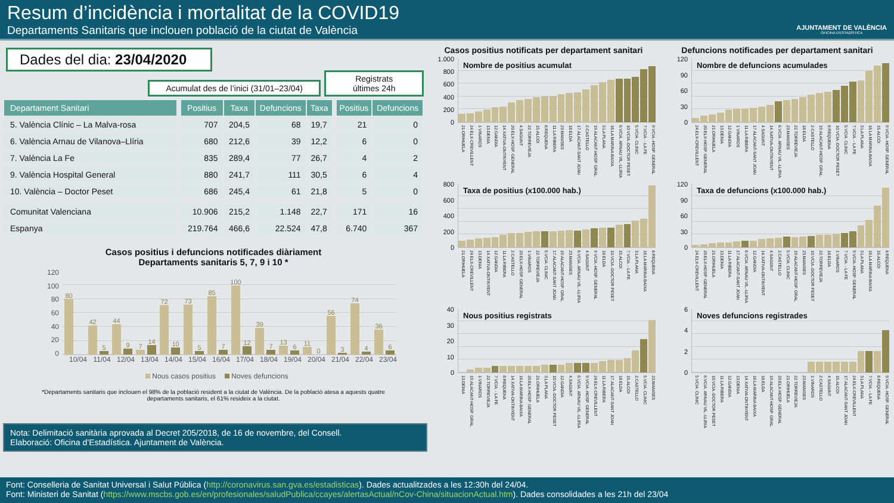Resum d’incidència i mortalitat de la COVID19
Departaments Sanitaris que inclouen població de la ciutat de València
AJUNTAMENT DE VALÈNCIA
OFICINA D'ESTADÍSTICA
Dades del dia: 23/04/2020
Acumulat des de l’inici (31/01–23/04)
Registrats
últimes 24h
| Departament Sanitari | | Positius | Taxa | Defuncions | Taxa | | Positius | Defuncions |
| 5. València Clínic – La Malva-rosa | | 707 | 204,5 | 68 | 19,7 | | 21 | 0 |
| 6. València Arnau de Vilanova–Llíria | | 680 | 212,6 | 39 | 12,2 | | 6 | 0 |
| 7. València La Fe | | 835 | 289,4 | 77 | 26,7 | | 4 | 2 |
| 9. València Hospital General | | 880 | 241,7 | 111 | 30,5 | | 6 | 4 |
| 10. València – Doctor Peset | | 686 | 245,4 | 61 | 21,8 | | 5 | 0 |
| Comunitat Valenciana | | 10.906 | 215,2 | 1.148 | 22,7 | | 171 | 16 |
| Espanya | | 219.764 | 466,6 | 22.524 | 47,8 | | 6.740 | 367 |
Casos positius i defuncions notificades diàriament
Departaments sanitaris 5, 7, 9 i 10 *
120
100
80
60
40
20
0
80
42
5
44
9
7
14
72
10
73
5
85
7
100
12
39
7
13
6
11
0
56
3
74
4
36
6
10/04 11/04 12/04 13/04 14/04 15/04 16/04 17/04 18/04 19/04 20/04 21/04 22/04 23/04
Nous casos positius Noves defuncions
*Departaments sanitaris que inclouen el 98% de la població resident a la ciutat de València. De la població atesa a aquests quatre departaments sanitaris, el 61% resideix a la ciutat.
Nota: Delimitació sanitària aprovada al Decret 205/2018, de 16 de novembre, del Consell.
Elaboració: Oficina d’Estadística. Ajuntament de València.
Casos positius notificats per departament sanitari
1.000
800
600
400
200
0
Nombre de positius acumulat
21.ORIHUELA 24.ELX-CREVILLENT 1.VINAROS 13.DENIA 12.GANDIA 14.XATIVA-ONTINYENT 20.ELX-HOSP. GENERAL 4.SAGUNT 22.TORREVIEJA 15.ALCOI 8.REQUENA 11.LA RIBERA 23.MANISES 18.ELDA 17.ALACANT-SANT JOAN 2.CASTELLO 19.ALACANT-HOSP. GRAL. 3.LA PLANA 16.LA MARINA BAIXA 6.VCIA. ARNAU VIL.-LLIRIA 10.VCIA.-DOCTOR PESET 5.VCIA. CLINIC 7.VCIA. - LA FE 9.VCIA.-HOSP. GENERAL
800
600
400
200
0
Taxa de positius (x100.000 hab.)
21.ORIHUELA 24.ELX-CREVILLENT 13.DENIA 14.XATIVA-ONTINYENT 12.GANDIA 11.LA RIBERA 2.CASTELLO 20.ELX-HOSP. GENERAL 1.VINAROS 22.TORREVIEJA 5.VCIA. CLINIC 17.ALACANT-SANT JOAN 19.ALACANT-HOSP. GRAL. 23.MANISES 6.VCIA. ARNAU VIL.-LLIRIA 4.SAGUNT 9.VCIA.-HOSP. GENERAL 18.ELDA 10.VCIA.-DOCTOR PESET 15.ALCOI 7.VCIA. - LA FE 3.LA PLANA 16.LA MARINA BAIXA 8.REQUENA
40
30
20
10
0
Nous positius registrats
13.DENIA 19.ALACANT-HOSP. GRAL. 1.VINAROS 22.TORREVIEJA 7.VCIA. - LA FE 8.REQUENA 14.XATIVA-ONTINYENT 16.LA MARINA BAIXA 20.ELX-HOSP. GENERAL 21.ORIHUELA 3.LA PLANA 10.VCIA.-DOCTOR PESET 12.GANDIA 4.SAGUNT 6.VCIA. ARNAU VIL.-LLIRIA 9.VCIA.-HOSP. GENERAL 24.ELX-CREVILLENT 11.LA RIBERA 17.ALACANT-SANT JOAN 18.ELDA 15.ALCOI 2.CASTELLO 5.VCIA. CLINIC 23.MANISES
Defuncions notificades per departament sanitari
120
90
60
30
0
Nombre de defuncions acumulades
24.ELX-CREVILLENT 20.ELX-HOSP. GENERAL 21.ORIHUELA 13.DENIA 12.GANDIA 1.VINAROS 11.LA RIBERA 17.ALACANT-SANT JOAN 4.SAGUNT 14.XATIVA-ONTINYENT 6.VCIA. ARNAU VIL.-LLIRIA 23.MANISES 22.TORREVIEJA 18.ELDA 2.CASTELLO 19.ALACANT-HOSP. GRAL. 8.REQUENA 10.VCIA.-DOCTOR PESET 5.VCIA. CLINIC 7.VCIA. - LA FE 3.LA PLANA 16.LA MARINA BAIXA 15.ALCOI 9.VCIA.-HOSP. GENERAL
120
90
60
30
0
Taxa de defuncions (x100.000 hab.)
24.ELX-CREVILLENT 20.ELX-HOSP. GENERAL 21.ORIHUELA 13.DENIA 11.LA RIBERA 17.ALACANT-SANT JOAN 6.VCIA. ARNAU VIL.-LLIRIA 12.GANDIA 14.XATIVA-ONTINYENT 4.SAGUNT 2.CASTELLO 5.VCIA. CLINIC 19.ALACANT-HOSP. GRAL. 23.MANISES 10.VCIA.-DOCTOR PESET 22.TORREVIEJA 18.ELDA 1.VINAROS 7.VCIA. - LA FE 9.VCIA.-HOSP. GENERAL 3.LA PLANA 16.LA MARINA BAIXA 15.ALCOI 8.REQUENA
6420
Noves defuncions registrades
5.VCIA. CLINIC 6.VCIA. ARNAU VIL.-LLIRIA 10.VCIA.-DOCTOR PESET 11.LA RIBERA 12.GANDIA 13.DENIA 14.XATIVA-ONTINYENT 16.LA MARINA BAIXA 18.ELDA 19.ALACANT-HOSP. GRAL. 20.ELX-HOSP. GENERAL 21.ORIHUELA 22.TORREVIEJA 23.MANISES 1.VINAROS 2.CASTELLO 4.SAGUNT 15.ALCOI 17.ALACANT-SANT JOAN 24.ELX-CREVILLENT 3.LA PLANA 7.VCIA. - LA FE 8.REQUENA 9.VCIA.-HOSP. GENERAL
Font: Conselleria de Sanitat Universal i Salut Pública (http://coronavirus.san.gva.es/estadisticas). Dades actualitzades a les 12:30h del 24/04.
Font: Ministeri de Sanitat (https://www.mscbs.gob.es/en/profesionales/saludPublica/ccayes/alertasActual/nCov-China/situacionActual.htm). Dades consolidades a les 21h del 23/04